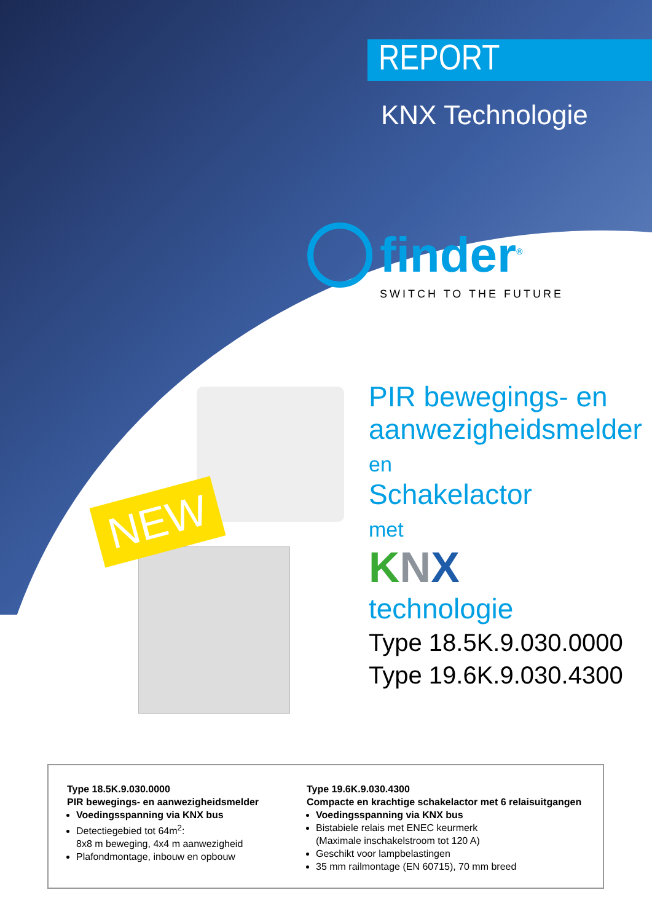REPORT
KNX Technologie
finder<sup>®</sup>
SWITCH TO THE FUTURE
NEW
PIR bewegings- en
aanwezigheidsmelder
en
Schakelactor
met
KNX
technologie
Type 18.5K.9.030.0000
Type 19.6K.9.030.4300
Type 18.5K.9.030.0000
PIR bewegings- en aanwezigheidsmelder
Voedingsspanning via KNX bus
Detectiegebied tot 64m<sup>2</sup>:
8x8 m beweging, 4x4 m aanwezigheid
Plafondmontage, inbouw en opbouw
Type 19.6K.9.030.4300
Compacte en krachtige schakelactor met 6 relaisuitgangen
Voedingsspanning via KNX bus
Bistabiele relais met ENEC keurmerk
(Maximale inschakelstroom tot 120 A)
Geschikt voor lampbelastingen
35 mm railmontage (EN 60715), 70 mm breed